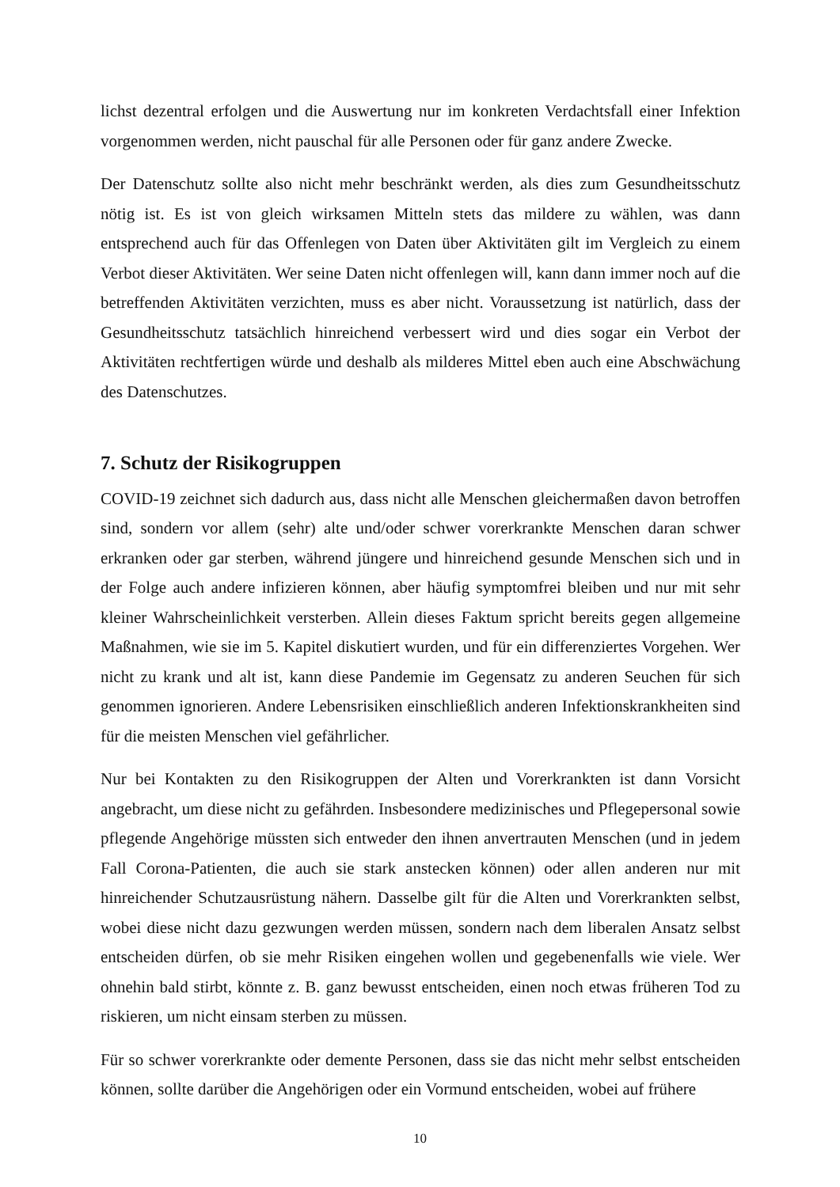lichst dezentral erfolgen und die Auswertung nur im konkreten Verdachtsfall einer Infektion vorgenommen werden, nicht pauschal für alle Personen oder für ganz andere Zwecke.
Der Datenschutz sollte also nicht mehr beschränkt werden, als dies zum Gesundheitsschutz nötig ist. Es ist von gleich wirksamen Mitteln stets das mildere zu wählen, was dann entsprechend auch für das Offenlegen von Daten über Aktivitäten gilt im Vergleich zu einem Verbot dieser Aktivitäten. Wer seine Daten nicht offenlegen will, kann dann immer noch auf die betreffenden Aktivitäten verzichten, muss es aber nicht. Voraussetzung ist natürlich, dass der Gesundheitsschutz tatsächlich hinreichend verbessert wird und dies sogar ein Verbot der Aktivitäten rechtfertigen würde und deshalb als milderes Mittel eben auch eine Abschwächung des Datenschutzes.
7. Schutz der Risikogruppen
COVID-19 zeichnet sich dadurch aus, dass nicht alle Menschen gleichermaßen davon betroffen sind, sondern vor allem (sehr) alte und/oder schwer vorerkrankte Menschen daran schwer erkranken oder gar sterben, während jüngere und hinreichend gesunde Menschen sich und in der Folge auch andere infizieren können, aber häufig symptomfrei bleiben und nur mit sehr kleiner Wahrscheinlichkeit versterben. Allein dieses Faktum spricht bereits gegen allgemeine Maßnahmen, wie sie im 5. Kapitel diskutiert wurden, und für ein differenziertes Vorgehen. Wer nicht zu krank und alt ist, kann diese Pandemie im Gegensatz zu anderen Seuchen für sich genommen ignorieren. Andere Lebensrisiken einschließlich anderen Infektionskrankheiten sind für die meisten Menschen viel gefährlicher.
Nur bei Kontakten zu den Risikogruppen der Alten und Vorerkrankten ist dann Vorsicht angebracht, um diese nicht zu gefährden. Insbesondere medizinisches und Pflegepersonal sowie pflegende Angehörige müssten sich entweder den ihnen anvertrauten Menschen (und in jedem Fall Corona-Patienten, die auch sie stark anstecken können) oder allen anderen nur mit hinreichender Schutzausrüstung nähern. Dasselbe gilt für die Alten und Vorerkrankten selbst, wobei diese nicht dazu gezwungen werden müssen, sondern nach dem liberalen Ansatz selbst entscheiden dürfen, ob sie mehr Risiken eingehen wollen und gegebenenfalls wie viele. Wer ohnehin bald stirbt, könnte z. B. ganz bewusst entscheiden, einen noch etwas früheren Tod zu riskieren, um nicht einsam sterben zu müssen.
Für so schwer vorerkrankte oder demente Personen, dass sie das nicht mehr selbst entscheiden können, sollte darüber die Angehörigen oder ein Vormund entscheiden, wobei auf frühere
10